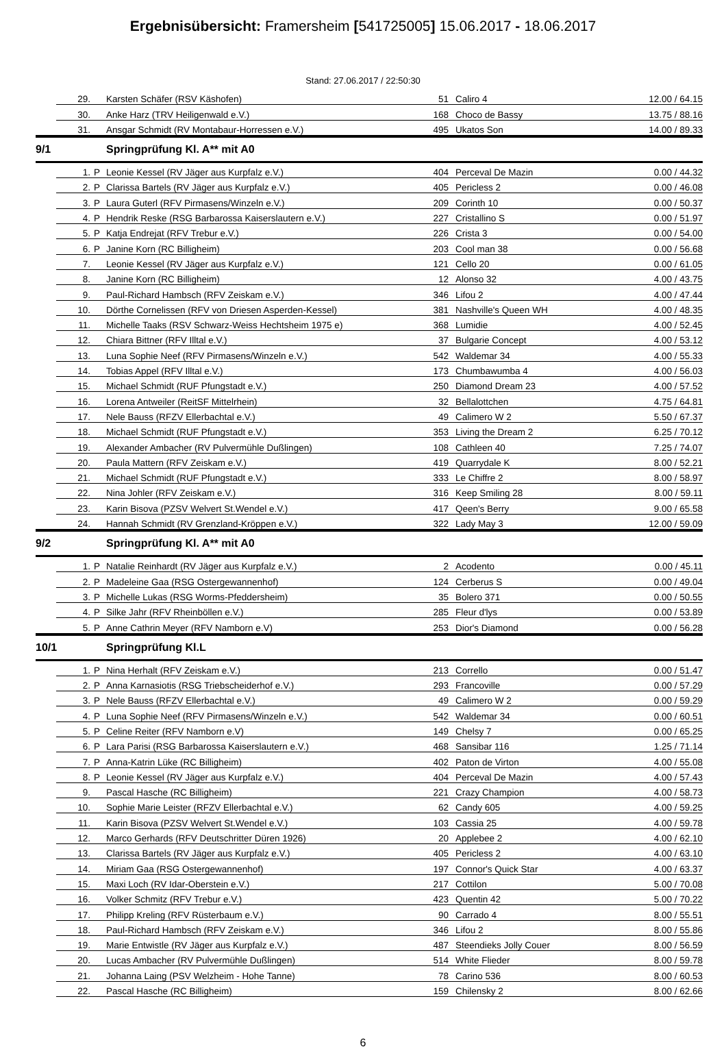Ergebnisübersicht: Framersheim [541725005] 15.06.2017 - 18.06.2017
Stand: 27.06.2017 / 22:50:30
| | 29. | | Karsten Schäfer (RSV Käshofen) | 51 | Caliro 4 | 12.00 / 64.15 |
| | 30. | | Anke Harz (TRV Heiligenwald e.V.) | 168 | Choco de Bassy | 13.75 / 88.16 |
| | 31. | | Ansgar Schmidt (RV Montabaur-Horressen e.V.) | 495 | Ukatos Son | 14.00 / 89.33 |
| 9/1 | | | Springprüfung Kl. A** mit A0 | | | |
| | 1. | P | Leonie Kessel (RV Jäger aus Kurpfalz e.V.) | 404 | Perceval De Mazin | 0.00 / 44.32 |
| | 2. | P | Clarissa Bartels (RV Jäger aus Kurpfalz e.V.) | 405 | Pericless 2 | 0.00 / 46.08 |
| | 3. | P | Laura Guterl (RFV Pirmasens/Winzeln e.V.) | 209 | Corinth 10 | 0.00 / 50.37 |
| | 4. | P | Hendrik Reske (RSG Barbarossa Kaiserslautern e.V.) | 227 | Cristallino S | 0.00 / 51.97 |
| | 5. | P | Katja Endrejat (RFV Trebur e.V.) | 226 | Crista 3 | 0.00 / 54.00 |
| | 6. | P | Janine Korn (RC Billigheim) | 203 | Cool man 38 | 0.00 / 56.68 |
| | 7. | | Leonie Kessel (RV Jäger aus Kurpfalz e.V.) | 121 | Cello 20 | 0.00 / 61.05 |
| | 8. | | Janine Korn (RC Billigheim) | 12 | Alonso 32 | 4.00 / 43.75 |
| | 9. | | Paul-Richard Hambsch (RFV Zeiskam e.V.) | 346 | Lifou 2 | 4.00 / 47.44 |
| | 10. | | Dörthe Cornelissen (RFV von Driesen Asperden-Kessel) | 381 | Nashville's Queen WH | 4.00 / 48.35 |
| | 11. | | Michelle Taaks (RSV Schwarz-Weiss Hechtsheim 1975 e) | 368 | Lumidie | 4.00 / 52.45 |
| | 12. | | Chiara Bittner (RFV Illtal e.V.) | 37 | Bulgarie Concept | 4.00 / 53.12 |
| | 13. | | Luna Sophie Neef (RFV Pirmasens/Winzeln e.V.) | 542 | Waldemar 34 | 4.00 / 55.33 |
| | 14. | | Tobias Appel (RFV Illtal e.V.) | 173 | Chumbawumba 4 | 4.00 / 56.03 |
| | 15. | | Michael Schmidt (RUF Pfungstadt e.V.) | 250 | Diamond Dream 23 | 4.00 / 57.52 |
| | 16. | | Lorena Antweiler (ReitSF Mittelrhein) | 32 | Bellalottchen | 4.75 / 64.81 |
| | 17. | | Nele Bauss (RFZV Ellerbachtal e.V.) | 49 | Calimero W 2 | 5.50 / 67.37 |
| | 18. | | Michael Schmidt (RUF Pfungstadt e.V.) | 353 | Living the Dream 2 | 6.25 / 70.12 |
| | 19. | | Alexander Ambacher (RV Pulvermühle Dußlingen) | 108 | Cathleen 40 | 7.25 / 74.07 |
| | 20. | | Paula Mattern (RFV Zeiskam e.V.) | 419 | Quarrydale K | 8.00 / 52.21 |
| | 21. | | Michael Schmidt (RUF Pfungstadt e.V.) | 333 | Le Chiffre 2 | 8.00 / 58.97 |
| | 22. | | Nina Johler (RFV Zeiskam e.V.) | 316 | Keep Smiling 28 | 8.00 / 59.11 |
| | 23. | | Karin Bisova (PZSV Welvert St.Wendel e.V.) | 417 | Qeen's Berry | 9.00 / 65.58 |
| | 24. | | Hannah Schmidt (RV Grenzland-Kröppen e.V.) | 322 | Lady May 3 | 12.00 / 59.09 |
| 9/2 | | | Springprüfung Kl. A** mit A0 | | | |
| | 1. | P | Natalie Reinhardt (RV Jäger aus Kurpfalz e.V.) | 2 | Acodento | 0.00 / 45.11 |
| | 2. | P | Madeleine Gaa (RSG Ostergewannenhof) | 124 | Cerberus S | 0.00 / 49.04 |
| | 3. | P | Michelle Lukas (RSG Worms-Pfeddersheim) | 35 | Bolero 371 | 0.00 / 50.55 |
| | 4. | P | Silke Jahr (RFV Rheinböllen e.V.) | 285 | Fleur d'lys | 0.00 / 53.89 |
| | 5. | P | Anne Cathrin Meyer (RFV Namborn e.V) | 253 | Dior's Diamond | 0.00 / 56.28 |
| 10/1 | | | Springprüfung Kl.L | | | |
| | 1. | P | Nina Herhalt (RFV Zeiskam e.V.) | 213 | Corrello | 0.00 / 51.47 |
| | 2. | P | Anna Karnasiotis (RSG Triebscheiderhof e.V.) | 293 | Francoville | 0.00 / 57.29 |
| | 3. | P | Nele Bauss (RFZV Ellerbachtal e.V.) | 49 | Calimero W 2 | 0.00 / 59.29 |
| | 4. | P | Luna Sophie Neef (RFV Pirmasens/Winzeln e.V.) | 542 | Waldemar 34 | 0.00 / 60.51 |
| | 5. | P | Celine Reiter (RFV Namborn e.V) | 149 | Chelsy 7 | 0.00 / 65.25 |
| | 6. | P | Lara Parisi (RSG Barbarossa Kaiserslautern e.V.) | 468 | Sansibar 116 | 1.25 / 71.14 |
| | 7. | P | Anna-Katrin Lüke (RC Billigheim) | 402 | Paton de Virton | 4.00 / 55.08 |
| | 8. | P | Leonie Kessel (RV Jäger aus Kurpfalz e.V.) | 404 | Perceval De Mazin | 4.00 / 57.43 |
| | 9. | | Pascal Hasche (RC Billigheim) | 221 | Crazy Champion | 4.00 / 58.73 |
| | 10. | | Sophie Marie Leister (RFZV Ellerbachtal e.V.) | 62 | Candy 605 | 4.00 / 59.25 |
| | 11. | | Karin Bisova (PZSV Welvert St.Wendel e.V.) | 103 | Cassia 25 | 4.00 / 59.78 |
| | 12. | | Marco Gerhards (RFV Deutschritter Düren 1926) | 20 | Applebee 2 | 4.00 / 62.10 |
| | 13. | | Clarissa Bartels (RV Jäger aus Kurpfalz e.V.) | 405 | Pericless 2 | 4.00 / 63.10 |
| | 14. | | Miriam Gaa (RSG Ostergewannenhof) | 197 | Connor's Quick Star | 4.00 / 63.37 |
| | 15. | | Maxi Loch (RV Idar-Oberstein e.V.) | 217 | Cottilon | 5.00 / 70.08 |
| | 16. | | Volker Schmitz (RFV Trebur e.V.) | 423 | Quentin 42 | 5.00 / 70.22 |
| | 17. | | Philipp Kreling (RFV Rüsterbaum e.V.) | 90 | Carrado 4 | 8.00 / 55.51 |
| | 18. | | Paul-Richard Hambsch (RFV Zeiskam e.V.) | 346 | Lifou 2 | 8.00 / 55.86 |
| | 19. | | Marie Entwistle (RV Jäger aus Kurpfalz e.V.) | 487 | Steendieks Jolly Couer | 8.00 / 56.59 |
| | 20. | | Lucas Ambacher (RV Pulvermühle Dußlingen) | 514 | White Flieder | 8.00 / 59.78 |
| | 21. | | Johanna Laing (PSV Welzheim - Hohe Tanne) | 78 | Carino 536 | 8.00 / 60.53 |
| | 22. | | Pascal Hasche (RC Billigheim) | 159 | Chilensky 2 | 8.00 / 62.66 |
6